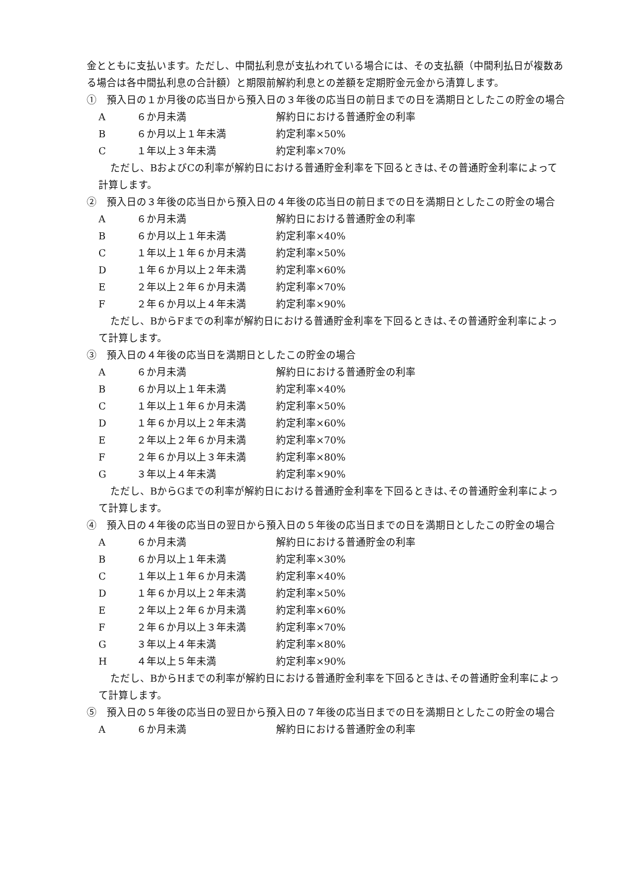金とともに支払います。ただし、中間払利息が支払われている場合には、その支払額（中間利払日が複数ある場合は各中間払利息の合計額）と期限前解約利息との差額を定期貯金元金から清算します。
①　預入日の１か月後の応当日から預入日の３年後の応当日の前日までの日を満期日としたこの貯金の場合
| A | ６か月未満 | 解約日における普通貯金の利率 |
| B | ６か月以上１年未満 | 約定利率×50% |
| C | １年以上３年未満 | 約定利率×70% |
ただし、BおよびCの利率が解約日における普通貯金利率を下回るときは､その普通貯金利率によって計算します。
②　預入日の３年後の応当日から預入日の４年後の応当日の前日までの日を満期日としたこの貯金の場合
| A | ６か月未満 | 解約日における普通貯金の利率 |
| B | ６か月以上１年未満 | 約定利率×40% |
| C | １年以上１年６か月未満 | 約定利率×50% |
| D | １年６か月以上２年未満 | 約定利率×60% |
| E | ２年以上２年６か月未満 | 約定利率×70% |
| F | ２年６か月以上４年未満 | 約定利率×90% |
ただし、BからFまでの利率が解約日における普通貯金利率を下回るときは､その普通貯金利率によって計算します。
③　預入日の４年後の応当日を満期日としたこの貯金の場合
| A | ６か月未満 | 解約日における普通貯金の利率 |
| B | ６か月以上１年未満 | 約定利率×40% |
| C | １年以上１年６か月未満 | 約定利率×50% |
| D | １年６か月以上２年未満 | 約定利率×60% |
| E | ２年以上２年６か月未満 | 約定利率×70% |
| F | ２年６か月以上３年未満 | 約定利率×80% |
| G | ３年以上４年未満 | 約定利率×90% |
ただし、BからGまでの利率が解約日における普通貯金利率を下回るときは､その普通貯金利率によって計算します。
④　預入日の４年後の応当日の翌日から預入日の５年後の応当日までの日を満期日としたこの貯金の場合
| A | ６か月未満 | 解約日における普通貯金の利率 |
| B | ６か月以上１年未満 | 約定利率×30% |
| C | １年以上１年６か月未満 | 約定利率×40% |
| D | １年６か月以上２年未満 | 約定利率×50% |
| E | ２年以上２年６か月未満 | 約定利率×60% |
| F | ２年６か月以上３年未満 | 約定利率×70% |
| G | ３年以上４年未満 | 約定利率×80% |
| H | ４年以上５年未満 | 約定利率×90% |
ただし、BからHまでの利率が解約日における普通貯金利率を下回るときは､その普通貯金利率によって計算します。
⑤　預入日の５年後の応当日の翌日から預入日の７年後の応当日までの日を満期日としたこの貯金の場合
| A | ６か月未満 | 解約日における普通貯金の利率 |